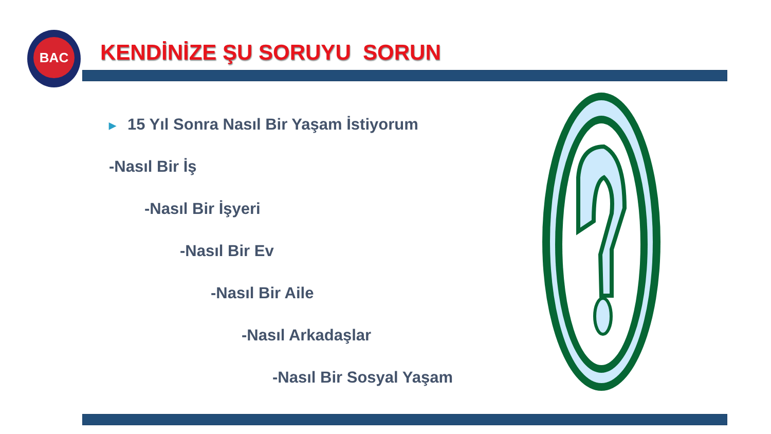BAC
KENDİNİZE ŞU SORUYU SORUN
▶ 15 Yıl Sonra Nasıl Bir Yaşam İstiyorum
-Nasıl Bir İş
-Nasıl Bir İşyeri
-Nasıl Bir Ev
-Nasıl Bir Aile
-Nasıl Arkadaşlar
-Nasıl Bir Sosyal Yaşam